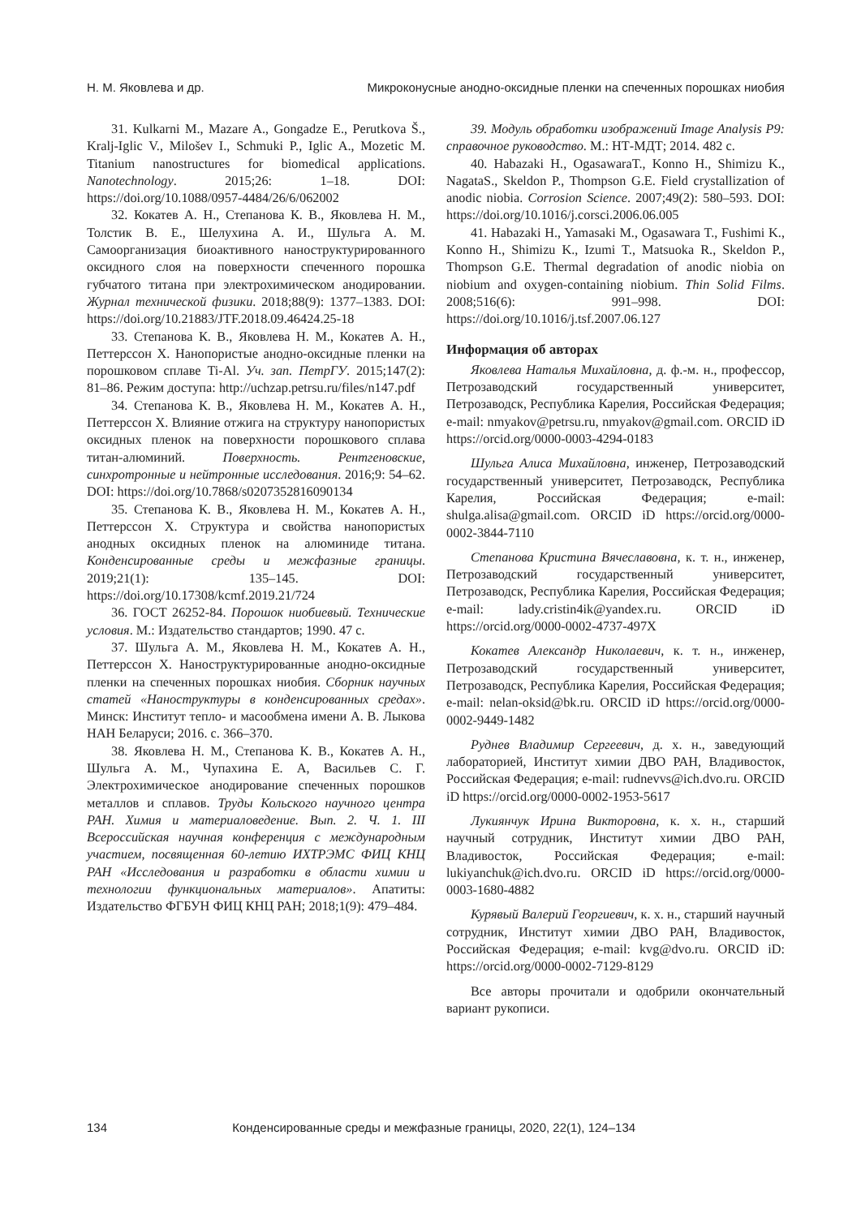Н. М. Яковлева и др. Микроконусные анодно-оксидные пленки на спеченных порошках ниобия
31. Kulkarni M., Mazare A., Gongadze E., Perutkova Š., Kralj-Iglic V., Milošev I., Schmuki P., Iglic A., Mozetic M. Titanium nanostructures for biomedical applications. Nanotechnology. 2015;26: 1–18. DOI: https://doi.org/10.1088/0957-4484/26/6/062002
32. Кокатев А. Н., Степанова К. В., Яковлева Н. М., Толстик В. Е., Шелухина А. И., Шульга А. М. Самоорганизация биоактивного наноструктурированного оксидного слоя на поверхности спеченного порошка губчатого титана при электрохимическом анодировании. Журнал технической физики. 2018;88(9): 1377–1383. DOI: https://doi.org/10.21883/JTF.2018.09.46424.25-18
33. Степанова К. В., Яковлева Н. М., Кокатев А. Н., Петтерссон Х. Нанопористые анодно-оксидные пленки на порошковом сплаве Ti-Al. Уч. зап. ПетрГУ. 2015;147(2): 81–86. Режим доступа: http://uchzap.petrsu.ru/files/n147.pdf
34. Степанова К. В., Яковлева Н. М., Кокатев А. Н., Петтерссон Х. Влияние отжига на структуру нанопористых оксидных пленок на поверхности порошкового сплава титан-алюминий. Поверхность. Рентгеновские, синхротронные и нейтронные исследования. 2016;9: 54–62. DOI: https://doi.org/10.7868/s0207352816090134
35. Степанова К. В., Яковлева Н. М., Кокатев А. Н., Петтерссон Х. Структура и свойства нанопористых анодных оксидных пленок на алюминиде титана. Конденсированные среды и межфазные границы. 2019;21(1): 135–145. DOI: https://doi.org/10.17308/kcmf.2019.21/724
36. ГОСТ 26252-84. Порошок ниобиевый. Технические условия. М.: Издательство стандартов; 1990. 47 с.
37. Шульга А. М., Яковлева Н. М., Кокатев А. Н., Петтерссон Х. Наноструктурированные анодно-оксидные пленки на спеченных порошках ниобия. Сборник научных статей «Наноструктуры в конденсированных средах». Минск: Институт тепло- и масообмена имени А. В. Лыкова НАН Беларуси; 2016. с. 366–370.
38. Яковлева Н. М., Степанова К. В., Кокатев А. Н., Шульга А. М., Чупахина Е. А, Васильев С. Г. Электрохимическое анодирование спеченных порошков металлов и сплавов. Труды Кольского научного центра РАН. Химия и материаловедение. Вып. 2. Ч. 1. III Всероссийская научная конференция с международным участием, посвященная 60-летию ИХТРЭМС ФИЦ КНЦ РАН «Исследования и разработки в области химии и технологии функциональных материалов». Апатиты: Издательство ФГБУН ФИЦ КНЦ РАН; 2018;1(9): 479–484.
39. Модуль обработки изображений Image Analysis P9: справочное руководство. М.: НТ-МДТ; 2014. 482 с.
40. Habazaki H., OgasawaraT., Konno H., Shimizu K., NagataS., Skeldon P., Thompson G.E. Field crystallization of anodic niobia. Corrosion Science. 2007;49(2): 580–593. DOI: https://doi.org/10.1016/j.corsci.2006.06.005
41. Habazaki H., Yamasaki M., Ogasawara T., Fushimi K., Konno H., Shimizu K., Izumi T., Matsuoka R., Skeldon P., Thompson G.E. Thermal degradation of anodic niobia on niobium and oxygen-containing niobium. Thin Solid Films. 2008;516(6): 991–998. DOI: https://doi.org/10.1016/j.tsf.2007.06.127
Информация об авторах
Яковлева Наталья Михайловна, д. ф.-м. н., профессор, Петрозаводский государственный университет, Петрозаводск, Республика Карелия, Российская Федерация; e-mail: nmyakov@petrsu.ru, nmyakov@gmail.com. ORCID iD https://orcid.org/0000-0003-4294-0183
Шульга Алиса Михайловна, инженер, Петрозаводский государственный университет, Петрозаводск, Республика Карелия, Российская Федерация; e-mail: shulga.alisa@gmail.com. ORCID iD https://orcid.org/0000-0002-3844-7110
Степанова Кристина Вячеславовна, к. т. н., инженер, Петрозаводский государственный университет, Петрозаводск, Республика Карелия, Российская Федерация; e-mail: lady.cristin4ik@yandex.ru. ORCID iD https://orcid.org/0000-0002-4737-497X
Кокатев Александр Николаевич, к. т. н., инженер, Петрозаводский государственный университет, Петрозаводск, Республика Карелия, Российская Федерация; e-mail: nelan-oksid@bk.ru. ORCID iD https://orcid.org/0000-0002-9449-1482
Руднев Владимир Сергеевич, д. х. н., заведующий лабораторией, Институт химии ДВО РАН, Владивосток, Российская Федерация; e-mail: rudnevvs@ich.dvo.ru. ORCID iD https://orcid.org/0000-0002-1953-5617
Лукиянчук Ирина Викторовна, к. х. н., старший научный сотрудник, Институт химии ДВО РАН, Владивосток, Российская Федерация; e-mail: lukiyanchuk@ich.dvo.ru. ORCID iD https://orcid.org/0000-0003-1680-4882
Курявый Валерий Георгиевич, к. х. н., старший научный сотрудник, Институт химии ДВО РАН, Владивосток, Российская Федерация; e-mail: kvg@dvo.ru. ORCID iD: https://orcid.org/0000-0002-7129-8129
Все авторы прочитали и одобрили окончательный вариант рукописи.
134 Конденсированные среды и межфазные границы, 2020, 22(1), 124–134